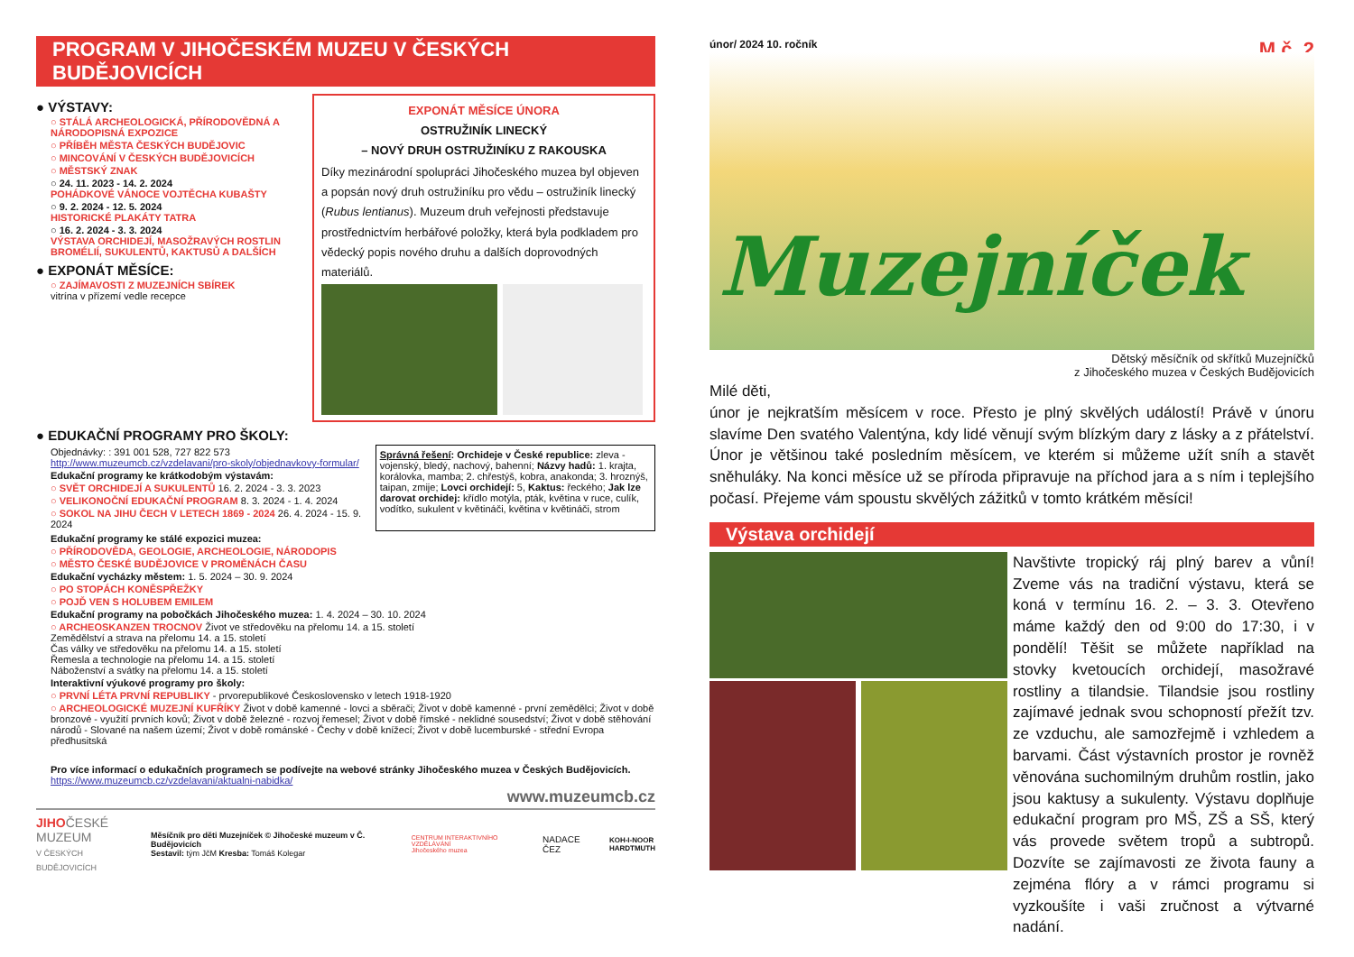PROGRAM V JIHOČESKÉM MUZEU V ČESKÝCH BUDĚJOVICÍCH
● VÝSTAVY:
○ STÁLÁ ARCHEOLOGICKÁ, PŘÍRODOVĚDNÁ A NÁRODOPISNÁ EXPOZICE
○ PŘÍBĚH MĚSTA ČESKÝCH BUDĚJOVIC
○ MINCOVÁNÍ V ČESKÝCH BUDĚJOVICÍCH
○ MĚSTSKÝ ZNAK
○ 24. 11. 2023 - 14. 2. 2024
POHÁDKOVÉ VÁNOCE VOJTĚCHA KUBAŠTY
○ 9. 2. 2024 - 12. 5. 2024
HISTORICKÉ PLAKÁTY TATRA
○ 16. 2. 2024 - 3. 3. 2024
VÝSTAVA ORCHIDEJÍ, MASOŽRAVÝCH ROSTLIN BROMÉLIÍ, SUKULENTŮ, KAKTUSŮ A DALŠÍCH
● EXPONÁT MĚSÍCE:
○ ZAJÍMAVOSTI Z MUZEJNÍCH SBÍREK
vitrína v přízemí vedle recepce
EXPONÁT MĚSÍCE ÚNORA
OSTRUŽINÍK LINECKÝ
– NOVÝ DRUH OSTRUŽINÍKU Z RAKOUSKA
Díky mezinárodní spolupráci Jihočeského muzea byl objeven a popsán nový druh ostružiníku pro vědu – ostružiník linecký (Rubus lentianus). Muzeum druh veřejnosti představuje prostřednictvím herbářové položky, která byla podkladem pro vědecký popis nového druhu a dalších doprovodných materiálů.
● EDUKAČNÍ PROGRAMY PRO ŠKOLY:
Objednávky: : 391 001 528, 727 822 573
http://www.muzeumcb.cz/vzdelavani/pro-skoly/objednavkovy-formular/
Edukační programy ke krátkodobým výstavám:
○ SVĚT ORCHIDEJÍ A SUKULENTŮ 16. 2. 2024 - 3. 3. 2023
○ VELIKONOČNÍ EDUKAČNÍ PROGRAM 8. 3. 2024 - 1. 4. 2024
○ SOKOL NA JIHU ČECH V LETECH 1869 - 2024 26. 4. 2024 - 15. 9. 2024
Správná řešení: Orchideje v České republice: zleva - vojenský, bledý, nachový, bahenní; Názvy hadů: 1. krajta, korálovka, mamba; 2. chřestýš, kobra, anakonda; 3. hroznýš, taipan, zmije; Lovci orchidejí: 5, Kaktus: řeckého; Jak lze darovat orchidej: křídlo motýla, pták, květina v ruce, culík, vodítko, sukulent v květináči, květina v květináči, strom
Edukační programy ke stálé expozici muzea:
○ PŘÍRODOVĚDA, GEOLOGIE, ARCHEOLOGIE, NÁRODOPIS
○ MĚSTO ČESKÉ BUDĚJOVICE V PROMĚNÁCH ČASU
Edukační vycházky městem: 1. 5. 2024 – 30. 9. 2024
○ PO STOPÁCH KONĚSPŘEŽKY
○ POJĎ VEN S HOLUBEM EMILEM
Edukační programy na pobočkách Jihočeského muzea: 1. 4. 2024 – 30. 10. 2024
○ ARCHEOSKANZEN TROCNOV Život ve středověku na přelomu 14. a 15. století
Zemědělství a strava na přelomu 14. a 15. století
Čas války ve středověku na přelomu 14. a 15. století
Řemesla a technologie na přelomu 14. a 15. století
Náboženství a svátky na přelomu 14. a 15. století
Interaktivní výukové programy pro školy:
○ PRVNÍ LÉTA PRVNÍ REPUBLIKY - prvorepublikové Československo v letech 1918-1920
○ ARCHEOLOGICKÉ MUZEJNÍ KUFŘÍKY Život v době kamenné - lovci a sběrači; Život v době kamenné - první zemědělci; Život v době bronzové - využití prvních kovů; Život v době železné - rozvoj řemesel; Život v době římské - neklidné sousedství; Život v době stěhování národů - Slované na našem území; Život v době románské - Čechy v době knížecí; Život v době lucemburské - střední Evropa předhusitská
Pro více informací o edukačních programech se podívejte na webové stránky Jihočeského muzea v Českých Budějovicích.
https://www.muzeumcb.cz/vzdelavani/aktualni-nabidka/
www.muzeumcb.cz
JIHOČESKÉ
MUZEUM
V ČESKÝCH BUDĚJOVICÍCH
Měsíčník pro děti Muzejníček © Jihočeské muzeum v Č. Budějovicích
Sestavil: tým JčM Kresba: Tomáš Kolegar
CENTRUM INTERAKTIVNÍHO VZDĚLÁVÁNÍ
Jihočeského muzea
NADACE ČEZ
KOH-I-NOOR
HARDTMUTH
únor/ 2024 10. ročník M č. 2
Muzejníček
Dětský měsíčník od skřítků Muzejníčků
z Jihočeského muzea v Českých Budějovicích
Milé děti,
únor je nejkratším měsícem v roce. Přesto je plný skvělých událostí! Právě v únoru slavíme Den svatého Valentýna, kdy lidé věnují svým blízkým dary z lásky a z přátelství. Únor je většinou také posledním měsícem, ve kterém si můžeme užít sníh a stavět sněhuláky. Na konci měsíce už se příroda připravuje na příchod jara a s ním i teplejšího počasí. Přejeme vám spoustu skvělých zážitků v tomto krátkém měsíci!
Výstava orchidejí
Navštivte tropický ráj plný barev a vůní! Zveme vás na tradiční výstavu, která se koná v termínu 16. 2. – 3. 3. Otevřeno máme každý den od 9:00 do 17:30, i v pondělí! Těšit se můžete například na stovky kvetoucích orchidejí, masožravé rostliny a tilandsie. Tilandsie jsou rostliny zajímavé jednak svou schopností přežít tzv. ze vzduchu, ale samozřejmě i vzhledem a barvami. Část výstavních prostor je rovněž věnována suchomilným druhům rostlin, jako jsou kaktusy a sukulenty. Výstavu doplňuje edukační program pro MŠ, ZŠ a SŠ, který vás provede světem tropů a subtropů. Dozvíte se zajímavosti ze života fauny a zejména flóry a v rámci programu si vyzkoušíte i vaši zručnost a výtvarné nadání.